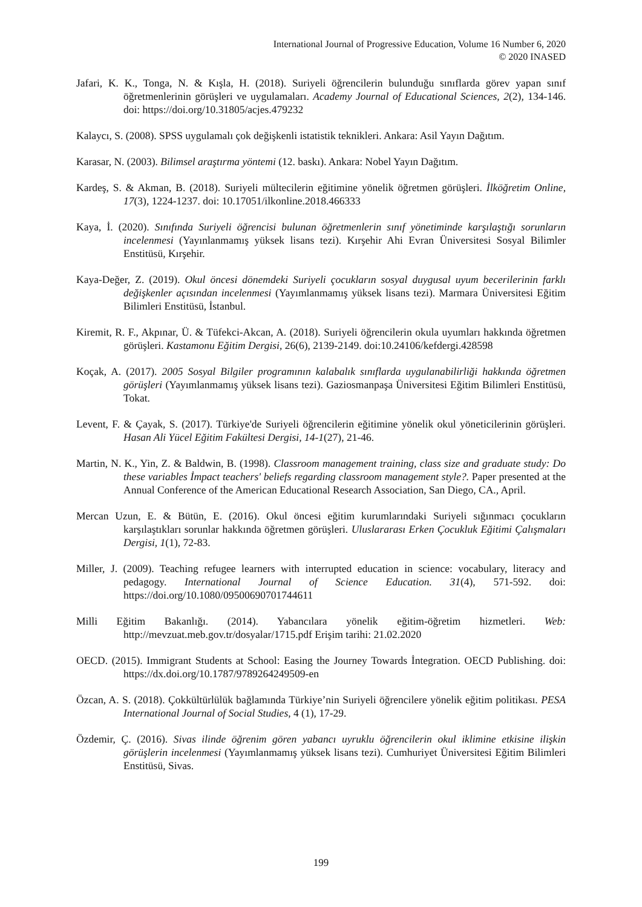International Journal of Progressive Education, Volume 16 Number 6, 2020
© 2020 INASED
Jafari, K. K., Tonga, N. & Kışla, H. (2018). Suriyeli öğrencilerin bulunduğu sınıflarda görev yapan sınıf öğretmenlerinin görüşleri ve uygulamaları. Academy Journal of Educational Sciences, 2(2), 134-146. doi: https://doi.org/10.31805/acjes.479232
Kalaycı, S. (2008). SPSS uygulamalı çok değişkenli istatistik teknikleri. Ankara: Asil Yayın Dağıtım.
Karasar, N. (2003). Bilimsel araştırma yöntemi (12. baskı). Ankara: Nobel Yayın Dağıtım.
Kardeş, S. & Akman, B. (2018). Suriyeli mültecilerin eğitimine yönelik öğretmen görüşleri. İlköğretim Online, 17(3), 1224-1237. doi: 10.17051/ilkonline.2018.466333
Kaya, İ. (2020). Sınıfında Suriyeli öğrencisi bulunan öğretmenlerin sınıf yönetiminde karşılaştığı sorunların incelenmesi (Yayınlanmamış yüksek lisans tezi). Kırşehir Ahi Evran Üniversitesi Sosyal Bilimler Enstitüsü, Kırşehir.
Kaya-Değer, Z. (2019). Okul öncesi dönemdeki Suriyeli çocukların sosyal duygusal uyum becerilerinin farklı değişkenler açısından incelenmesi (Yayımlanmamış yüksek lisans tezi). Marmara Üniversitesi Eğitim Bilimleri Enstitüsü, İstanbul.
Kiremit, R. F., Akpınar, Ü. & Tüfekci-Akcan, A. (2018). Suriyeli öğrencilerin okula uyumları hakkında öğretmen görüşleri. Kastamonu Eğitim Dergisi, 26(6), 2139-2149. doi:10.24106/kefdergi.428598
Koçak, A. (2017). 2005 Sosyal Bilgiler programının kalabalık sınıflarda uygulanabilirliği hakkında öğretmen görüşleri (Yayımlanmamış yüksek lisans tezi). Gaziosmanpaşa Üniversitesi Eğitim Bilimleri Enstitüsü, Tokat.
Levent, F. & Çayak, S. (2017). Türkiye'de Suriyeli öğrencilerin eğitimine yönelik okul yöneticilerinin görüşleri. Hasan Ali Yücel Eğitim Fakültesi Dergisi, 14-1(27), 21-46.
Martin, N. K., Yin, Z. & Baldwin, B. (1998). Classroom management training, class size and graduate study: Do these variables İmpact teachers' beliefs regarding classroom management style?. Paper presented at the Annual Conference of the American Educational Research Association, San Diego, CA., April.
Mercan Uzun, E. & Bütün, E. (2016). Okul öncesi eğitim kurumlarındaki Suriyeli sığınmacı çocukların karşılaştıkları sorunlar hakkında öğretmen görüşleri. Uluslararası Erken Çocukluk Eğitimi Çalışmaları Dergisi, 1(1), 72-83.
Miller, J. (2009). Teaching refugee learners with interrupted education in science: vocabulary, literacy and pedagogy. International Journal of Science Education. 31(4), 571-592. doi: https://doi.org/10.1080/09500690701744611
Milli Eğitim Bakanlığı. (2014). Yabancılara yönelik eğitim-öğretim hizmetleri. Web: http://mevzuat.meb.gov.tr/dosyalar/1715.pdf Erişim tarihi: 21.02.2020
OECD. (2015). Immigrant Students at School: Easing the Journey Towards İntegration. OECD Publishing. doi: https://dx.doi.org/10.1787/9789264249509-en
Özcan, A. S. (2018). Çokkültürlülük bağlamında Türkiye’nin Suriyeli öğrencilere yönelik eğitim politikası. PESA International Journal of Social Studies, 4 (1), 17-29.
Özdemir, Ç. (2016). Sivas ilinde öğrenim gören yabancı uyruklu öğrencilerin okul iklimine etkisine ilişkin görüşlerin incelenmesi (Yayımlanmamış yüksek lisans tezi). Cumhuriyet Üniversitesi Eğitim Bilimleri Enstitüsü, Sivas.
199